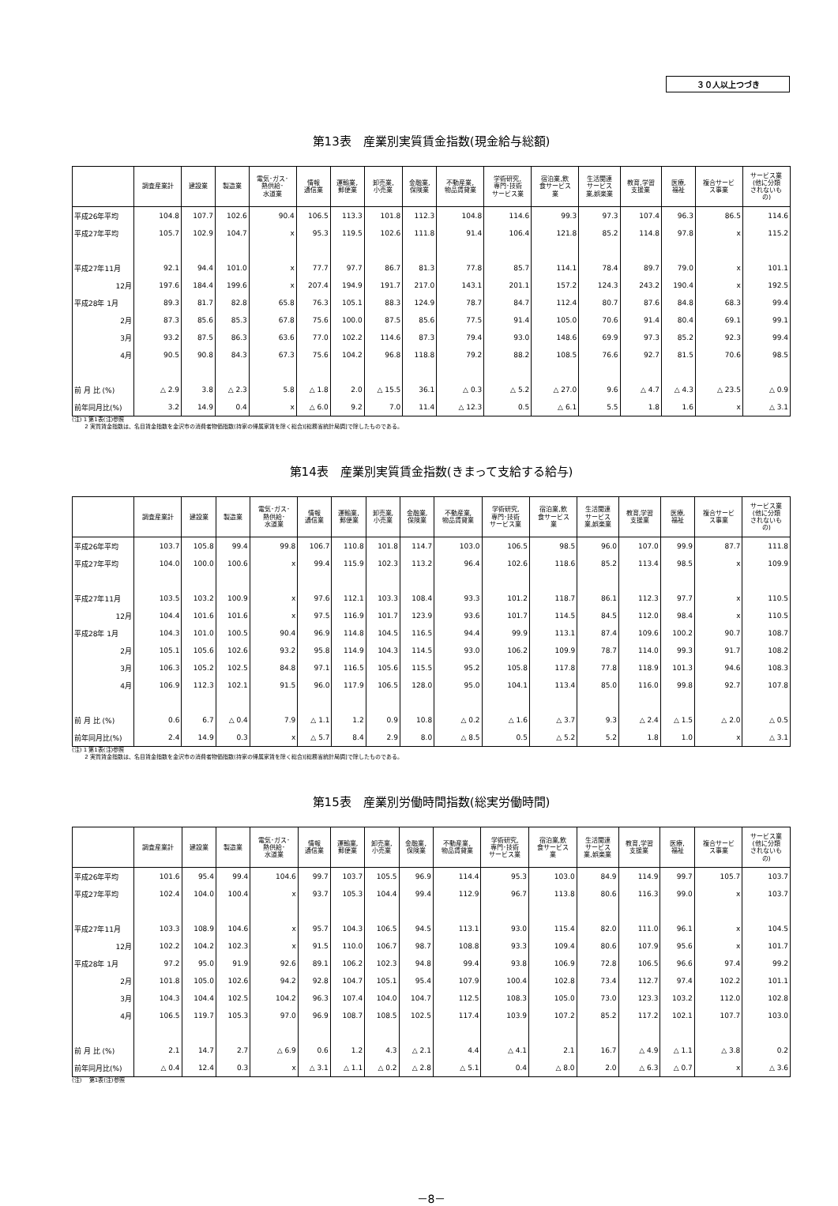３０人以上つづき
第13表　産業別実質賃金指数(現金給与総額)
| | 調査産業計 | 建設業 | 製造業 | 電気･ガス･ 熱供給･ 水道業 | 情報 通信業 | 運輸業, 郵便業 | 卸売業, 小売業 | 金融業, 保険業 | 不動産業, 物品賃貸業 | 学術研究, 専門･技術 サービス業 | 宿泊業,飲 食サービス 業 | 生活関連 サービス 業,娯楽業 | 教育,学習 支援業 | 医療, 福祉 | 複合サービ ス事業 | サービス業 (他に分類 されないも の) |
| --- | --- | --- | --- | --- | --- | --- | --- | --- | --- | --- | --- | --- | --- | --- | --- | --- |
| 平成26年平均 | 104.8 | 107.7 | 102.6 | 90.4 | 106.5 | 113.3 | 101.8 | 112.3 | 104.8 | 114.6 | 99.3 | 97.3 | 107.4 | 96.3 | 86.5 | 114.6 |
| 平成27年平均 | 105.7 | 102.9 | 104.7 | x | 95.3 | 119.5 | 102.6 | 111.8 | 91.4 | 106.4 | 121.8 | 85.2 | 114.8 | 97.8 | x | 115.2 |
| 平成27年11月 | 92.1 | 94.4 | 101.0 | x | 77.7 | 97.7 | 86.7 | 81.3 | 77.8 | 85.7 | 114.1 | 78.4 | 89.7 | 79.0 | x | 101.1 |
| 12月 | 197.6 | 184.4 | 199.6 | x | 207.4 | 194.9 | 191.7 | 217.0 | 143.1 | 201.1 | 157.2 | 124.3 | 243.2 | 190.4 | x | 192.5 |
| 平成28年 1月 | 89.3 | 81.7 | 82.8 | 65.8 | 76.3 | 105.1 | 88.3 | 124.9 | 78.7 | 84.7 | 112.4 | 80.7 | 87.6 | 84.8 | 68.3 | 99.4 |
| 2月 | 87.3 | 85.6 | 85.3 | 67.8 | 75.6 | 100.0 | 87.5 | 85.6 | 77.5 | 91.4 | 105.0 | 70.6 | 91.4 | 80.4 | 69.1 | 99.1 |
| 3月 | 93.2 | 87.5 | 86.3 | 63.6 | 77.0 | 102.2 | 114.6 | 87.3 | 79.4 | 93.0 | 148.6 | 69.9 | 97.3 | 85.2 | 92.3 | 99.4 |
| 4月 | 90.5 | 90.8 | 84.3 | 67.3 | 75.6 | 104.2 | 96.8 | 118.8 | 79.2 | 88.2 | 108.5 | 76.6 | 92.7 | 81.5 | 70.6 | 98.5 |
| 前 月 比 (%) | △ 2.9 | 3.8 | △ 2.3 | 5.8 | △ 1.8 | 2.0 | △ 15.5 | 36.1 | △ 0.3 | △ 5.2 | △ 27.0 | 9.6 | △ 4.7 | △ 4.3 | △ 23.5 | △ 0.9 |
| 前年同月比(%) | 3.2 | 14.9 | 0.4 | x | △ 6.0 | 9.2 | 7.0 | 11.4 | △ 12.3 | 0.5 | △ 6.1 | 5.5 | 1.8 | 1.6 | x | △ 3.1 |
(注) 1 第1表(注)参照
　　 2 実質賃金指数は、名目賃金指数を金沢市の消費者物価指数(持家の帰属家賃を除く総合)[総務省統計局調]で除したものである。
第14表　産業別実質賃金指数(きまって支給する給与)
| | 調査産業計 | 建設業 | 製造業 | 電気･ガス･ 熱供給･ 水道業 | 情報 通信業 | 運輸業, 郵便業 | 卸売業, 小売業 | 金融業, 保険業 | 不動産業, 物品賃貸業 | 学術研究, 専門･技術 サービス業 | 宿泊業,飲 食サービス 業 | 生活関連 サービス 業,娯楽業 | 教育,学習 支援業 | 医療, 福祉 | 複合サービ ス事業 | サービス業 (他に分類 されないも の) |
| --- | --- | --- | --- | --- | --- | --- | --- | --- | --- | --- | --- | --- | --- | --- | --- | --- |
| 平成26年平均 | 103.7 | 105.8 | 99.4 | 99.8 | 106.7 | 110.8 | 101.8 | 114.7 | 103.0 | 106.5 | 98.5 | 96.0 | 107.0 | 99.9 | 87.7 | 111.8 |
| 平成27年平均 | 104.0 | 100.0 | 100.6 | x | 99.4 | 115.9 | 102.3 | 113.2 | 96.4 | 102.6 | 118.6 | 85.2 | 113.4 | 98.5 | x | 109.9 |
| 平成27年11月 | 103.5 | 103.2 | 100.9 | x | 97.6 | 112.1 | 103.3 | 108.4 | 93.3 | 101.2 | 118.7 | 86.1 | 112.3 | 97.7 | x | 110.5 |
| 12月 | 104.4 | 101.6 | 101.6 | x | 97.5 | 116.9 | 101.7 | 123.9 | 93.6 | 101.7 | 114.5 | 84.5 | 112.0 | 98.4 | x | 110.5 |
| 平成28年 1月 | 104.3 | 101.0 | 100.5 | 90.4 | 96.9 | 114.8 | 104.5 | 116.5 | 94.4 | 99.9 | 113.1 | 87.4 | 109.6 | 100.2 | 90.7 | 108.7 |
| 2月 | 105.1 | 105.6 | 102.6 | 93.2 | 95.8 | 114.9 | 104.3 | 114.5 | 93.0 | 106.2 | 109.9 | 78.7 | 114.0 | 99.3 | 91.7 | 108.2 |
| 3月 | 106.3 | 105.2 | 102.5 | 84.8 | 97.1 | 116.5 | 105.6 | 115.5 | 95.2 | 105.8 | 117.8 | 77.8 | 118.9 | 101.3 | 94.6 | 108.3 |
| 4月 | 106.9 | 112.3 | 102.1 | 91.5 | 96.0 | 117.9 | 106.5 | 128.0 | 95.0 | 104.1 | 113.4 | 85.0 | 116.0 | 99.8 | 92.7 | 107.8 |
| 前 月 比 (%) | 0.6 | 6.7 | △ 0.4 | 7.9 | △ 1.1 | 1.2 | 0.9 | 10.8 | △ 0.2 | △ 1.6 | △ 3.7 | 9.3 | △ 2.4 | △ 1.5 | △ 2.0 | △ 0.5 |
| 前年同月比(%) | 2.4 | 14.9 | 0.3 | x | △ 5.7 | 8.4 | 2.9 | 8.0 | △ 8.5 | 0.5 | △ 5.2 | 5.2 | 1.8 | 1.0 | x | △ 3.1 |
(注) 1 第1表(注)参照
　　 2 実質賃金指数は、名目賃金指数を金沢市の消費者物価指数(持家の帰属家賃を除く総合)[総務省統計局調]で除したものである。
第15表　産業別労働時間指数(総実労働時間)
| | 調査産業計 | 建設業 | 製造業 | 電気･ガス･ 熱供給･ 水道業 | 情報 通信業 | 運輸業, 郵便業 | 卸売業, 小売業 | 金融業, 保険業 | 不動産業, 物品賃貸業 | 学術研究, 専門･技術 サービス業 | 宿泊業,飲 食サービス 業 | 生活関連 サービス 業,娯楽業 | 教育,学習 支援業 | 医療, 福祉 | 複合サービ ス事業 | サービス業 (他に分類 されないも の) |
| --- | --- | --- | --- | --- | --- | --- | --- | --- | --- | --- | --- | --- | --- | --- | --- | --- |
| 平成26年平均 | 101.6 | 95.4 | 99.4 | 104.6 | 99.7 | 103.7 | 105.5 | 96.9 | 114.4 | 95.3 | 103.0 | 84.9 | 114.9 | 99.7 | 105.7 | 103.7 |
| 平成27年平均 | 102.4 | 104.0 | 100.4 | x | 93.7 | 105.3 | 104.4 | 99.4 | 112.9 | 96.7 | 113.8 | 80.6 | 116.3 | 99.0 | x | 103.7 |
| 平成27年11月 | 103.3 | 108.9 | 104.6 | x | 95.7 | 104.3 | 106.5 | 94.5 | 113.1 | 93.0 | 115.4 | 82.0 | 111.0 | 96.1 | x | 104.5 |
| 12月 | 102.2 | 104.2 | 102.3 | x | 91.5 | 110.0 | 106.7 | 98.7 | 108.8 | 93.3 | 109.4 | 80.6 | 107.9 | 95.6 | x | 101.7 |
| 平成28年 1月 | 97.2 | 95.0 | 91.9 | 92.6 | 89.1 | 106.2 | 102.3 | 94.8 | 99.4 | 93.8 | 106.9 | 72.8 | 106.5 | 96.6 | 97.4 | 99.2 |
| 2月 | 101.8 | 105.0 | 102.6 | 94.2 | 92.8 | 104.7 | 105.1 | 95.4 | 107.9 | 100.4 | 102.8 | 73.4 | 112.7 | 97.4 | 102.2 | 101.1 |
| 3月 | 104.3 | 104.4 | 102.5 | 104.2 | 96.3 | 107.4 | 104.0 | 104.7 | 112.5 | 108.3 | 105.0 | 73.0 | 123.3 | 103.2 | 112.0 | 102.8 |
| 4月 | 106.5 | 119.7 | 105.3 | 97.0 | 96.9 | 108.7 | 108.5 | 102.5 | 117.4 | 103.9 | 107.2 | 85.2 | 117.2 | 102.1 | 107.7 | 103.0 |
| 前 月 比 (%) | 2.1 | 14.7 | 2.7 | △ 6.9 | 0.6 | 1.2 | 4.3 | △ 2.1 | 4.4 | △ 4.1 | 2.1 | 16.7 | △ 4.9 | △ 1.1 | △ 3.8 | 0.2 |
| 前年同月比(%) | △ 0.4 | 12.4 | 0.3 | x | △ 3.1 | △ 1.1 | △ 0.2 | △ 2.8 | △ 5.1 | 0.4 | △ 8.0 | 2.0 | △ 6.3 | △ 0.7 | x | △ 3.6 |
(注)　 第1表(注)参照
－8－